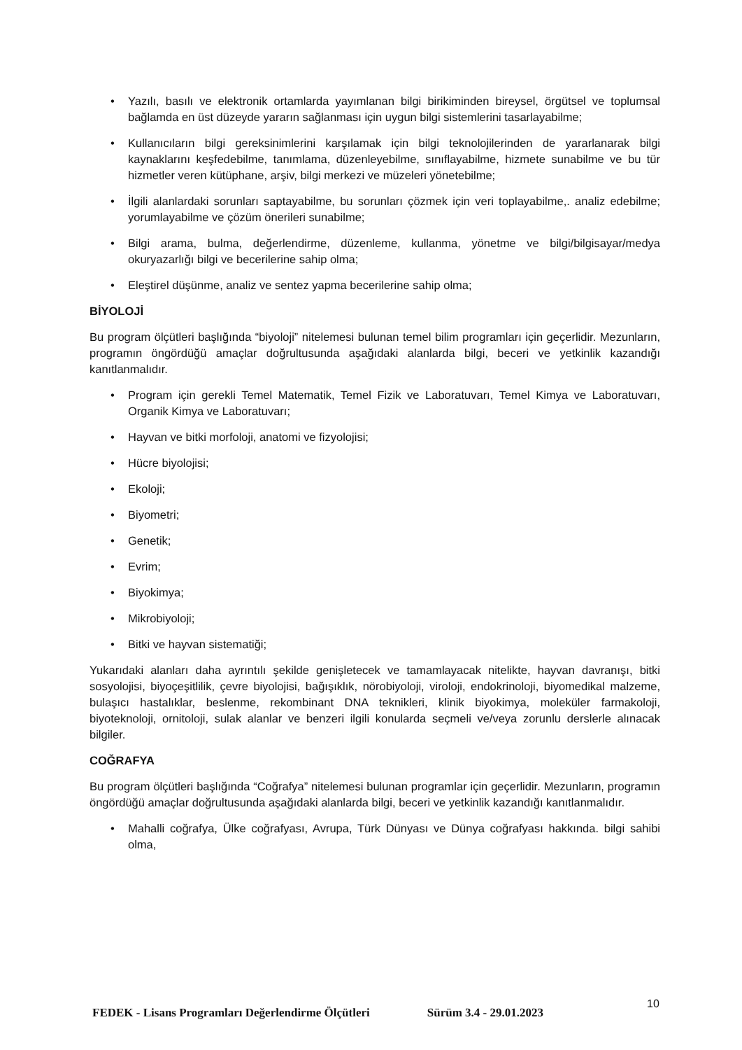• Yazılı, basılı ve elektronik ortamlarda yayımlanan bilgi birikiminden bireysel, örgütsel ve toplumsal bağlamda en üst düzeyde yararın sağlanması için uygun bilgi sistemlerini tasarlayabilme;
• Kullanıcıların bilgi gereksinimlerini karşılamak için bilgi teknolojilerinden de yararlanarak bilgi kaynaklarını keşfedebilme, tanımlama, düzenleyebilme, sınıflayabilme, hizmete sunabilme ve bu tür hizmetler veren kütüphane, arşiv, bilgi merkezi ve müzeleri yönetebilme;
• İlgili alanlardaki sorunları saptayabilme, bu sorunları çözmek için veri toplayabilme,. analiz edebilme; yorumlayabilme ve çözüm önerileri sunabilme;
• Bilgi arama, bulma, değerlendirme, düzenleme, kullanma, yönetme ve bilgi/bilgisayar/medya okuryazarlığı bilgi ve becerilerine sahip olma;
• Eleştirel düşünme, analiz ve sentez yapma becerilerine sahip olma;
BİYOLOJİ
Bu program ölçütleri başlığında “biyoloji” nitelemesi bulunan temel bilim programları için geçerlidir. Mezunların, programın öngördüğü amaçlar doğrultusunda aşağıdaki alanlarda bilgi, beceri ve yetkinlik kazandığı kanıtlanmalıdır.
• Program için gerekli Temel Matematik, Temel Fizik ve Laboratuvarı, Temel Kimya ve Laboratuvarı, Organik Kimya ve Laboratuvarı;
• Hayvan ve bitki morfoloji, anatomi ve fizyolojisi;
• Hücre biyolojisi;
• Ekoloji;
• Biyometri;
• Genetik;
• Evrim;
• Biyokimya;
• Mikrobiyoloji;
• Bitki ve hayvan sistematiği;
Yukarıdaki alanları daha ayrıntılı şekilde genişletecek ve tamamlayacak nitelikte, hayvan davranışı, bitki sosyolojisi, biyoçeşitlilik, çevre biyolojisi, bağışıklık, nörobiyoloji, viroloji, endokrinoloji, biyomedikal malzeme, bulaşıcı hastalıklar, beslenme, rekombinant DNA teknikleri, klinik biyokimya, moleküler farmakoloji, biyoteknoloji, ornitoloji, sulak alanlar ve benzeri ilgili konularda seçmeli ve/veya zorunlu derslerle alınacak bilgiler.
COĞRAFYA
Bu program ölçütleri başlığında “Coğrafya” nitelemesi bulunan programlar için geçerlidir. Mezunların, programın öngördüğü amaçlar doğrultusunda aşağıdaki alanlarda bilgi, beceri ve yetkinlik kazandığı kanıtlanmalıdır.
• Mahalli coğrafya, Ülke coğrafyası, Avrupa, Türk Dünyası ve Dünya coğrafyası hakkında. bilgi sahibi olma,
FEDEK - Lisans Programları Değerlendirme Ölçütleri Sürüm 3.4 - 29.01.2023
10